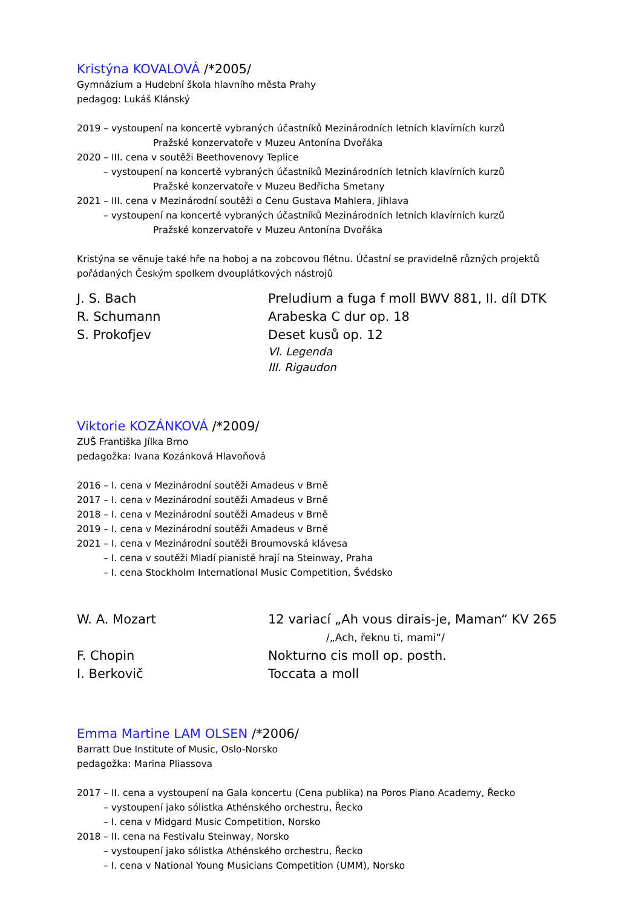Kristýna KOVALOVÁ /*2005/
Gymnázium a Hudební škola hlavního města Prahy
pedagog: Lukáš Klánský
2019 – vystoupení na koncertě vybraných účastníků Mezinárodních letních klavírních kurzů
Pražské konzervatoře v Muzeu Antonína Dvořáka
2020 – III. cena v soutěži Beethovenovy Teplice
– vystoupení na koncertě vybraných účastníků Mezinárodních letních klavírních kurzů
Pražské konzervatoře v Muzeu Bedřicha Smetany
2021 – III. cena v Mezinárodní soutěži o Cenu Gustava Mahlera, Jihlava
– vystoupení na koncertě vybraných účastníků Mezinárodních letních klavírních kurzů
Pražské konzervatoře v Muzeu Antonína Dvořáka
Kristýna se věnuje také hře na hoboj a na zobcovou flétnu. Účastní se pravidelně různých projektů pořádaných Českým spolkem dvouplátkových nástrojů
| J. S. Bach | Preludium a fuga f moll BWV 881, II. díl DTK |
| R. Schumann | Arabeska C dur op. 18 |
| S. Prokofjev | Deset kusů op. 12 |
| | VI. Legenda |
| | III. Rigaudon |
Viktorie KOZÁNKOVÁ /*2009/
ZUŠ Františka Jílka Brno
pedagožka: Ivana Kozánková Hlavoňová
2016 – I. cena v Mezinárodní soutěži Amadeus v Brně
2017 – I. cena v Mezinárodní soutěži Amadeus v Brně
2018 – I. cena v Mezinárodní soutěži Amadeus v Brně
2019 – I. cena v Mezinárodní soutěži Amadeus v Brně
2021 – I. cena v Mezinárodní soutěži Broumovská klávesa
– I. cena v soutěži Mladí pianisté hrají na Steinway, Praha
– I. cena Stockholm International Music Competition, Švédsko
| W. A. Mozart | 12 variací „Ah vous dirais-je, Maman“ KV 265 |
| | /„Ach, řeknu ti, mami“/ |
| F. Chopin | Nokturno cis moll op. posth. |
| I. Berkovič | Toccata a moll |
Emma Martine LAM OLSEN /*2006/
Barratt Due Institute of Music, Oslo-Norsko
pedagožka: Marina Pliassova
2017 – II. cena a vystoupení na Gala koncertu (Cena publika) na Poros Piano Academy, Řecko
– vystoupení jako sólistka Athénského orchestru, Řecko
– I. cena v Midgard Music Competition, Norsko
2018 – II. cena na Festivalu Steinway, Norsko
– vystoupení jako sólistka Athénského orchestru, Řecko
– I. cena v National Young Musicians Competition (UMM), Norsko